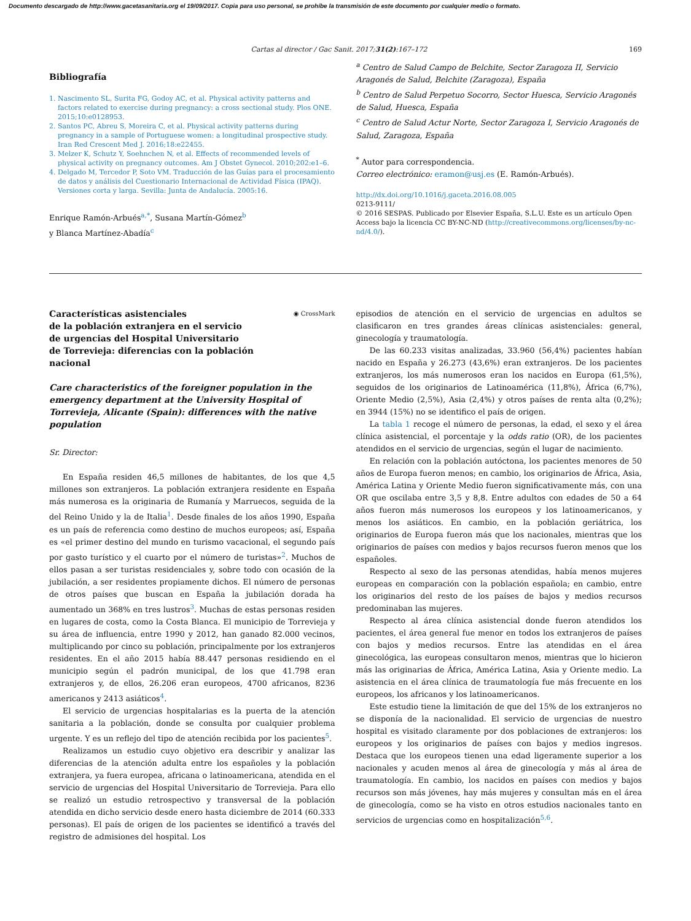Documento descargado de http://www.gacetasanitaria.org el 19/09/2017. Copia para uso personal, se prohíbe la transmisión de este documento por cualquier medio o formato.
Cartas al director / Gac Sanit. 2017;31(2):167–172 169
Bibliografía
1. Nascimento SL, Surita FG, Godoy AC, et al. Physical activity patterns and factors related to exercise during pregnancy: a cross sectional study. Plos ONE. 2015;10:e0128953.
2. Santos PC, Abreu S, Moreira C, et al. Physical activity patterns during pregnancy in a sample of Portuguese women: a longitudinal prospective study. Iran Red Crescent Med J. 2016;18:e22455.
3. Melzer K, Schutz Y, Soehnchen N, et al. Effects of recommended levels of physical activity on pregnancy outcomes. Am J Obstet Gynecol. 2010;202:e1–6.
4. Delgado M, Tercedor P, Soto VM. Traducción de las Guías para el procesamiento de datos y análisis del Cuestionario Internacional de Actividad Física (IPAQ). Versiones corta y larga. Sevilla: Junta de Andalucía. 2005:16.
Enrique Ramón-Arbués<sup>a,*</sup>, Susana Martín-Gómez<sup>b</sup>
y Blanca Martínez-Abadía<sup>c</sup>
<sup>a</sup> Centro de Salud Campo de Belchite, Sector Zaragoza II, Servicio Aragonés de Salud, Belchite (Zaragoza), España
<sup>b</sup> Centro de Salud Perpetuo Socorro, Sector Huesca, Servicio Aragonés de Salud, Huesca, España
<sup>c</sup> Centro de Salud Actur Norte, Sector Zaragoza I, Servicio Aragonés de Salud, Zaragoza, España
<sup>*</sup> Autor para correspondencia.
Correo electrónico: eramon@usj.es (E. Ramón-Arbués).
http://dx.doi.org/10.1016/j.gaceta.2016.08.005
0213-9111/
© 2016 SESPAS. Publicado por Elsevier España, S.L.U. Este es un artículo Open Access bajo la licencia CC BY-NC-ND (http://creativecommons.org/licenses/by-nc-nd/4.0/).
Características asistenciales
de la población extranjera en el servicio
de urgencias del Hospital Universitario
de Torrevieja: diferencias con la población
nacional
◉ CrossMark
Care characteristics of the foreigner population in the emergency department at the University Hospital of Torrevieja, Alicante (Spain): differences with the native population
Sr. Director:
En España residen 46,5 millones de habitantes, de los que 4,5 millones son extranjeros. La población extranjera residente en España más numerosa es la originaria de Rumanía y Marruecos, seguida de la del Reino Unido y la de Italia<sup>1</sup>. Desde finales de los años 1990, España es un país de referencia como destino de muchos europeos; así, España es «el primer destino del mundo en turismo vacacional, el segundo país por gasto turístico y el cuarto por el número de turistas»<sup>2</sup>. Muchos de ellos pasan a ser turistas residenciales y, sobre todo con ocasión de la jubilación, a ser residentes propiamente dichos. El número de personas de otros países que buscan en España la jubilación dorada ha aumentado un 368% en tres lustros<sup>3</sup>. Muchas de estas personas residen en lugares de costa, como la Costa Blanca. El municipio de Torrevieja y su área de influencia, entre 1990 y 2012, han ganado 82.000 vecinos, multiplicando por cinco su población, principalmente por los extranjeros residentes. En el año 2015 había 88.447 personas residiendo en el municipio según el padrón municipal, de los que 41.798 eran extranjeros y, de ellos, 26.206 eran europeos, 4700 africanos, 8236 americanos y 2413 asiáticos<sup>4</sup>.
El servicio de urgencias hospitalarias es la puerta de la atención sanitaria a la población, donde se consulta por cualquier problema urgente. Y es un reflejo del tipo de atención recibida por los pacientes<sup>5</sup>.
Realizamos un estudio cuyo objetivo era describir y analizar las diferencias de la atención adulta entre los españoles y la población extranjera, ya fuera europea, africana o latinoamericana, atendida en el servicio de urgencias del Hospital Universitario de Torrevieja. Para ello se realizó un estudio retrospectivo y transversal de la población atendida en dicho servicio desde enero hasta diciembre de 2014 (60.333 personas). El país de origen de los pacientes se identificó a través del registro de admisiones del hospital. Los
episodios de atención en el servicio de urgencias en adultos se clasificaron en tres grandes áreas clínicas asistenciales: general, ginecología y traumatología.
De las 60.233 visitas analizadas, 33.960 (56,4%) pacientes habían nacido en España y 26.273 (43,6%) eran extranjeros. De los pacientes extranjeros, los más numerosos eran los nacidos en Europa (61,5%), seguidos de los originarios de Latinoamérica (11,8%), África (6,7%), Oriente Medio (2,5%), Asia (2,4%) y otros países de renta alta (0,2%); en 3944 (15%) no se identifico el país de origen.
La tabla 1 recoge el número de personas, la edad, el sexo y el área clínica asistencial, el porcentaje y la odds ratio (OR), de los pacientes atendidos en el servicio de urgencias, según el lugar de nacimiento.
En relación con la población autóctona, los pacientes menores de 50 años de Europa fueron menos; en cambio, los originarios de África, Asia, América Latina y Oriente Medio fueron significativamente más, con una OR que oscilaba entre 3,5 y 8,8. Entre adultos con edades de 50 a 64 años fueron más numerosos los europeos y los latinoamericanos, y menos los asiáticos. En cambio, en la población geriátrica, los originarios de Europa fueron más que los nacionales, mientras que los originarios de países con medios y bajos recursos fueron menos que los españoles.
Respecto al sexo de las personas atendidas, había menos mujeres europeas en comparación con la población española; en cambio, entre los originarios del resto de los países de bajos y medios recursos predominaban las mujeres.
Respecto al área clínica asistencial donde fueron atendidos los pacientes, el área general fue menor en todos los extranjeros de países con bajos y medios recursos. Entre las atendidas en el área ginecológica, las europeas consultaron menos, mientras que lo hicieron más las originarias de África, América Latina, Asia y Oriente medio. La asistencia en el área clínica de traumatología fue más frecuente en los europeos, los africanos y los latinoamericanos.
Este estudio tiene la limitación de que del 15% de los extranjeros no se disponía de la nacionalidad. El servicio de urgencias de nuestro hospital es visitado claramente por dos poblaciones de extranjeros: los europeos y los originarios de países con bajos y medios ingresos. Destaca que los europeos tienen una edad ligeramente superior a los nacionales y acuden menos al área de ginecología y más al área de traumatología. En cambio, los nacidos en países con medios y bajos recursos son más jóvenes, hay más mujeres y consultan más en el área de ginecología, como se ha visto en otros estudios nacionales tanto en servicios de urgencias como en hospitalización<sup>5,6</sup>.